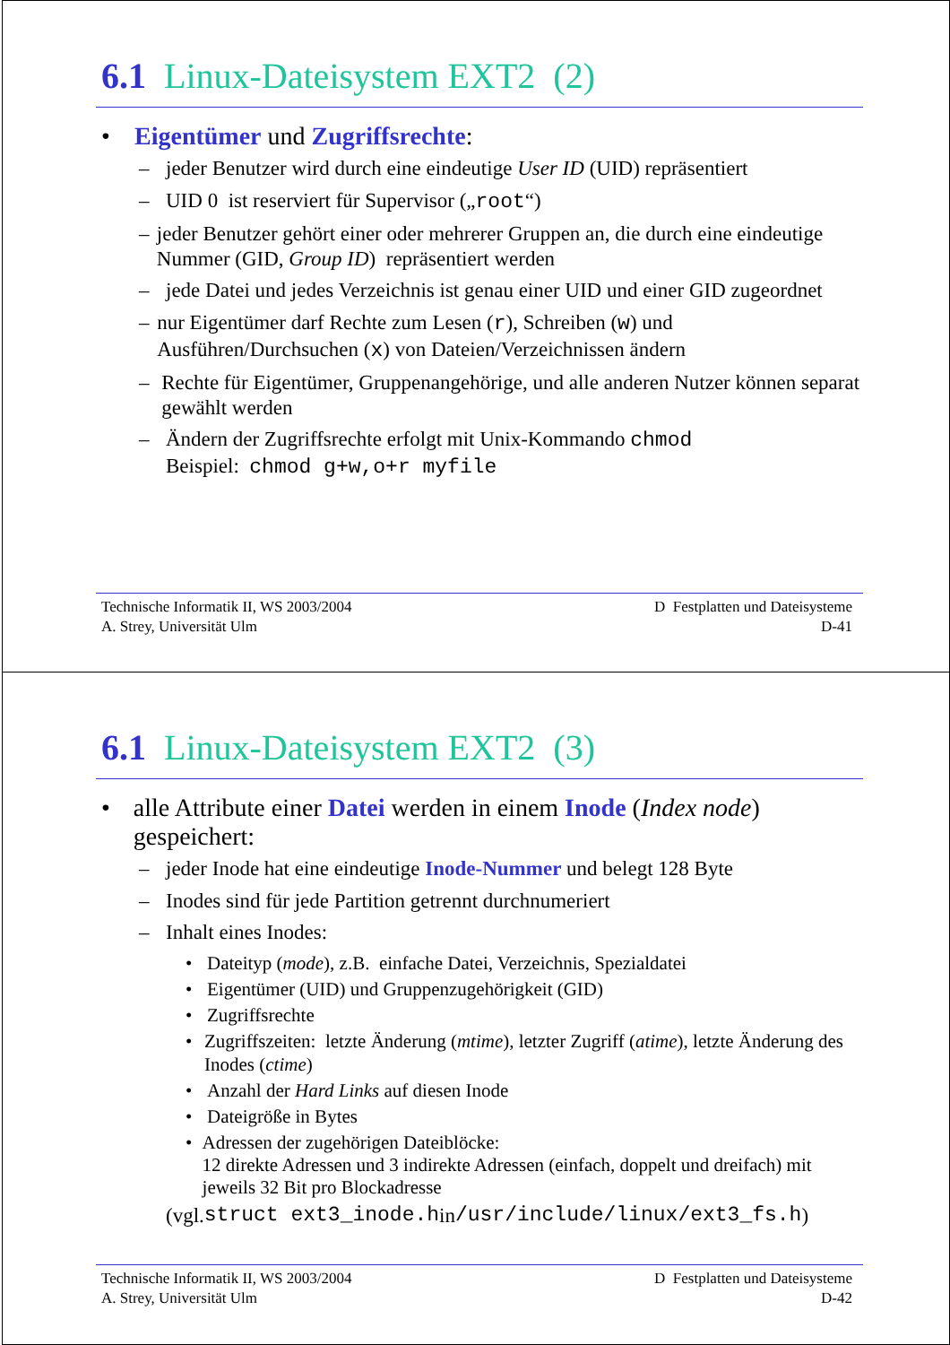6.1 Linux-Dateisystem EXT2 (2)
• Eigentümer und Zugriffsrechte:
– jeder Benutzer wird durch eine eindeutige User ID (UID) repräsentiert
– UID 0 ist reserviert für Supervisor („root“)
– jeder Benutzer gehört einer oder mehrerer Gruppen an, die durch eine eindeutige Nummer (GID, Group ID) repräsentiert werden
– jede Datei und jedes Verzeichnis ist genau einer UID und einer GID zugeordnet
– nur Eigentümer darf Rechte zum Lesen (r), Schreiben (w) und Ausführen/Durchsuchen (x) von Dateien/Verzeichnissen ändern
– Rechte für Eigentümer, Gruppenangehörige, und alle anderen Nutzer können separat gewählt werden
– Ändern der Zugriffsrechte erfolgt mit Unix-Kommando chmod
Beispiel: chmod g+w,o+r myfile
Technische Informatik II, WS 2003/2004
A. Strey, Universität Ulm
D Festplatten und Dateisysteme
D-41
6.1 Linux-Dateisystem EXT2 (3)
• alle Attribute einer Datei werden in einem Inode (Index node) gespeichert:
– jeder Inode hat eine eindeutige Inode-Nummer und belegt 128 Byte
– Inodes sind für jede Partition getrennt durchnumeriert
– Inhalt eines Inodes:
• Dateityp (mode), z.B. einfache Datei, Verzeichnis, Spezialdatei
• Eigentümer (UID) und Gruppenzugehörigkeit (GID)
• Zugriffsrechte
• Zugriffszeiten: letzte Änderung (mtime), letzter Zugriff (atime), letzte Änderung des Inodes (ctime)
• Anzahl der Hard Links auf diesen Inode
• Dateigröße in Bytes
• Adressen der zugehörigen Dateiblöcke:
12 direkte Adressen und 3 indirekte Adressen (einfach, doppelt und dreifach) mit jeweils 32 Bit pro Blockadresse
(vgl. struct ext3_inode.h in /usr/include/linux/ext3_fs.h)
Technische Informatik II, WS 2003/2004
A. Strey, Universität Ulm
D Festplatten und Dateisysteme
D-42